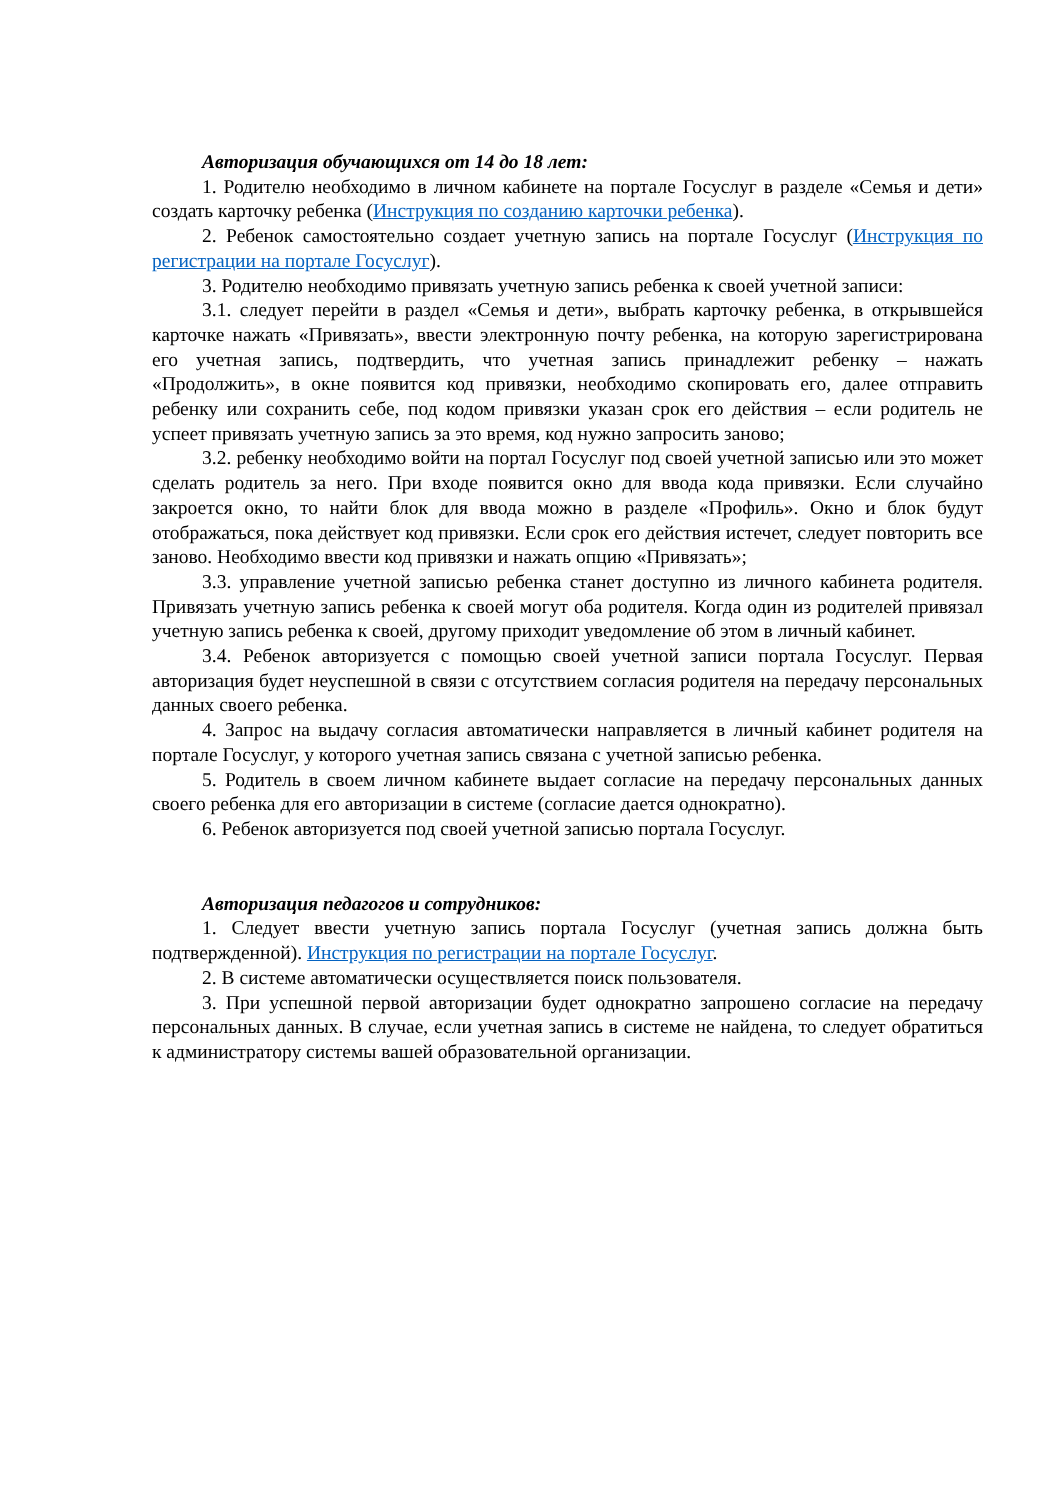Авторизация обучающихся от 14 до 18 лет:
1. Родителю необходимо в личном кабинете на портале Госуслуг в разделе «Семья и дети» создать карточку ребенка (Инструкция по созданию карточки ребенка).
2. Ребенок самостоятельно создает учетную запись на портале Госуслуг (Инструкция по регистрации на портале Госуслуг).
3. Родителю необходимо привязать учетную запись ребенка к своей учетной записи:
3.1. следует перейти в раздел «Семья и дети», выбрать карточку ребенка, в открывшейся карточке нажать «Привязать», ввести электронную почту ребенка, на которую зарегистрирована его учетная запись, подтвердить, что учетная запись принадлежит ребенку – нажать «Продолжить», в окне появится код привязки, необходимо скопировать его, далее отправить ребенку или сохранить себе, под кодом привязки указан срок его действия – если родитель не успеет привязать учетную запись за это время, код нужно запросить заново;
3.2. ребенку необходимо войти на портал Госуслуг под своей учетной записью или это может сделать родитель за него. При входе появится окно для ввода кода привязки. Если случайно закроется окно, то найти блок для ввода можно в разделе «Профиль». Окно и блок будут отображаться, пока действует код привязки. Если срок его действия истечет, следует повторить все заново. Необходимо ввести код привязки и нажать опцию «Привязать»;
3.3. управление учетной записью ребенка станет доступно из личного кабинета родителя. Привязать учетную запись ребенка к своей могут оба родителя. Когда один из родителей привязал учетную запись ребенка к своей, другому приходит уведомление об этом в личный кабинет.
3.4. Ребенок авторизуется с помощью своей учетной записи портала Госуслуг. Первая авторизация будет неуспешной в связи с отсутствием согласия родителя на передачу персональных данных своего ребенка.
4. Запрос на выдачу согласия автоматически направляется в личный кабинет родителя на портале Госуслуг, у которого учетная запись связана с учетной записью ребенка.
5. Родитель в своем личном кабинете выдает согласие на передачу персональных данных своего ребенка для его авторизации в системе (согласие дается однократно).
6. Ребенок авторизуется под своей учетной записью портала Госуслуг.
Авторизация педагогов и сотрудников:
1. Следует ввести учетную запись портала Госуслуг (учетная запись должна быть подтвержденной). Инструкция по регистрации на портале Госуслуг.
2. В системе автоматически осуществляется поиск пользователя.
3. При успешной первой авторизации будет однократно запрошено согласие на передачу персональных данных. В случае, если учетная запись в системе не найдена, то следует обратиться к администратору системы вашей образовательной организации.